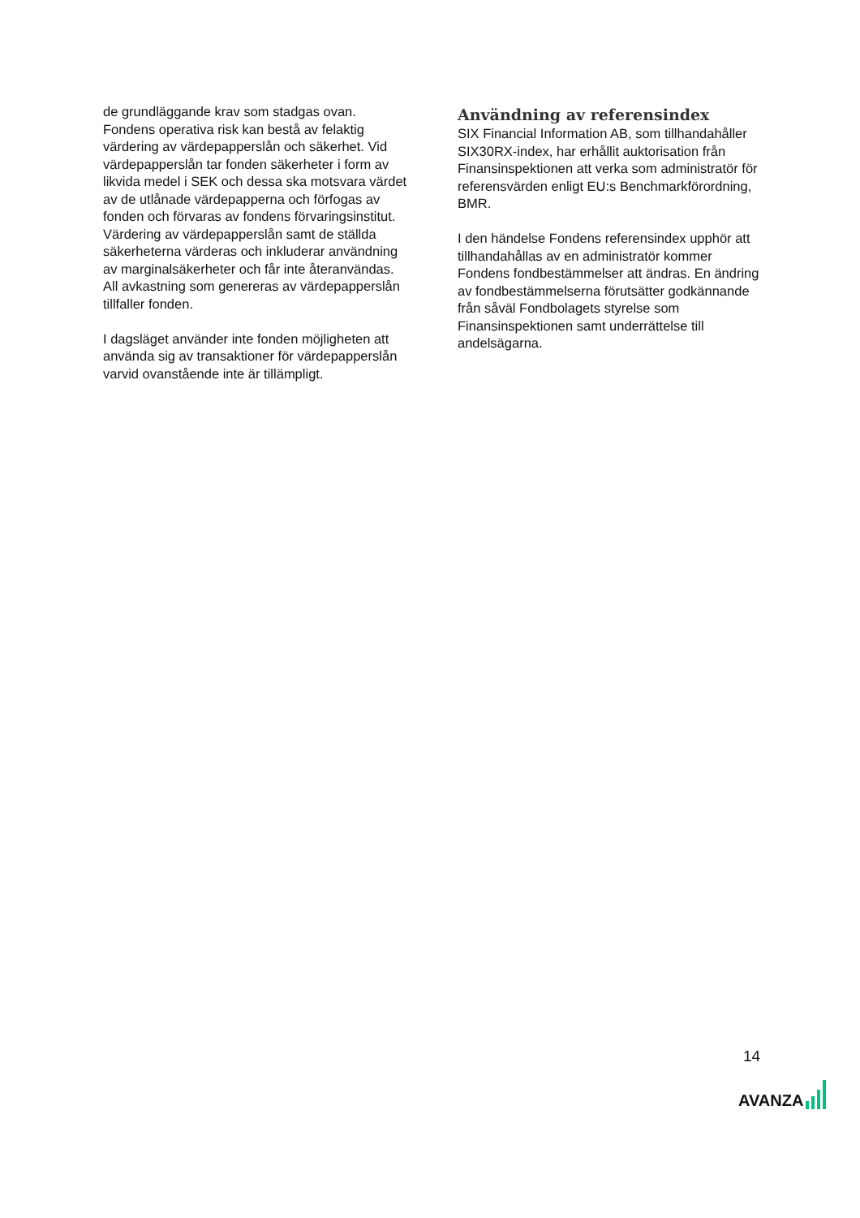de grundläggande krav som stadgas ovan. Fondens operativa risk kan bestå av felaktig värdering av värdepapperslån och säkerhet. Vid värdepapperslån tar fonden säkerheter i form av likvida medel i SEK och dessa ska motsvara värdet av de utlånade värdepapperna och förfogas av fonden och förvaras av fondens förvaringsinstitut. Värdering av värdepapperslån samt de ställda säkerheterna värderas och inkluderar användning av marginalsäkerheter och får inte återanvändas. All avkastning som genereras av värdepapperslån tillfaller fonden.
I dagsläget använder inte fonden möjligheten att använda sig av transaktioner för värdepapperslån varvid ovanstående inte är tillämpligt.
Användning av referensindex
SIX Financial Information AB, som tillhandahåller SIX30RX-index, har erhållit auktorisation från Finansinspektionen att verka som administratör för referensvärden enligt EU:s Benchmarkförordning, BMR.
I den händelse Fondens referensindex upphör att tillhandahållas av en administratör kommer Fondens fondbestämmelser att ändras. En ändring av fondbestämmelserna förutsätter godkännande från såväl Fondbolagets styrelse som Finansinspektionen samt underrättelse till andelsägarna.
14
AVANZA